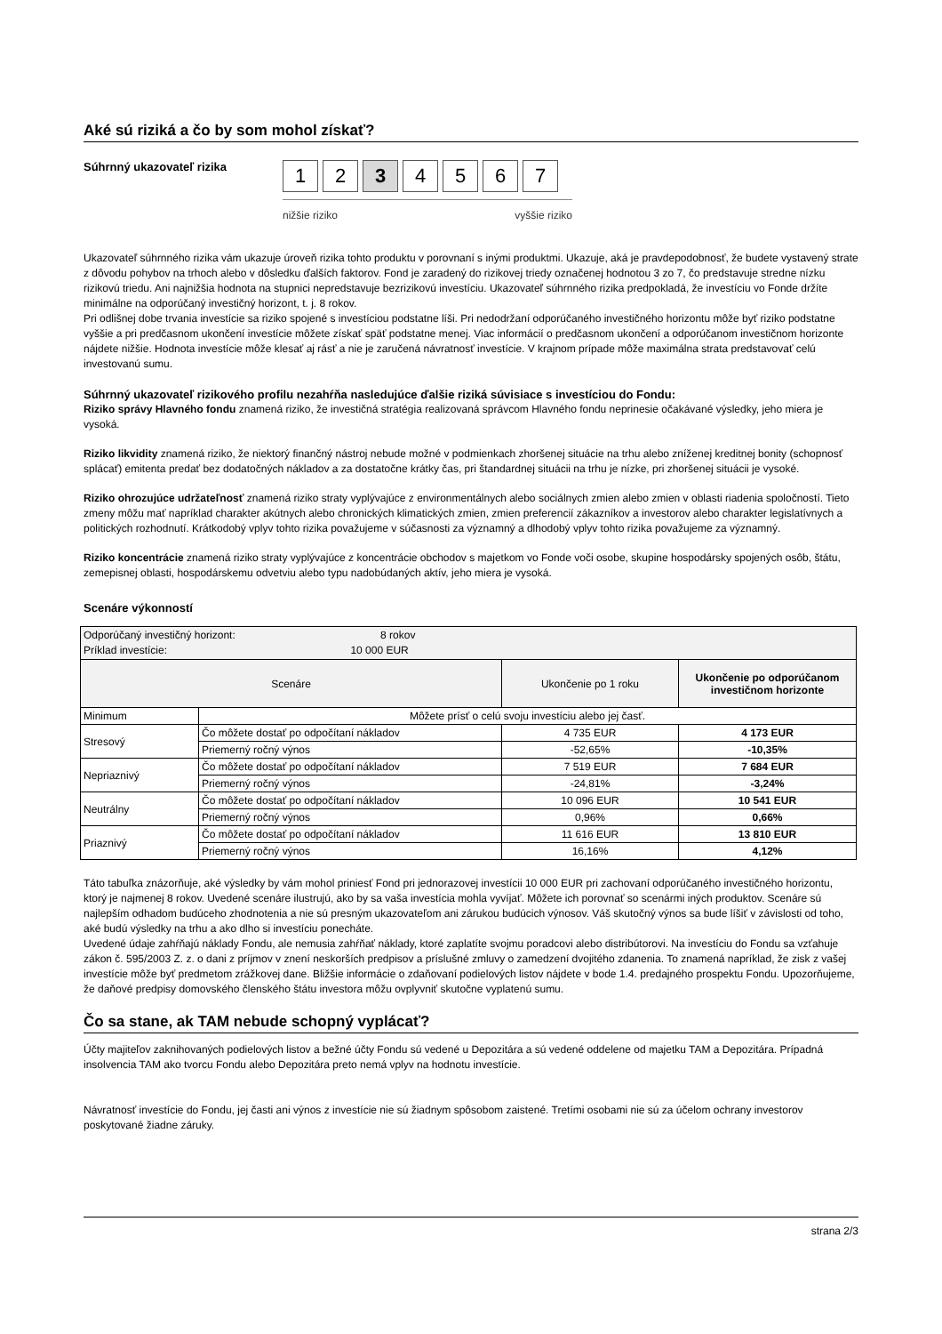Aké sú riziká a čo by som mohol získať?
Súhrnný ukazovateľ rizika
1234567
nižšie riziko vyššie riziko
Ukazovateľ súhrnného rizika vám ukazuje úroveň rizika tohto produktu v porovnaní s inými produktmi. Ukazuje, aká je pravdepodobnosť, že budete vystavený strate z dôvodu pohybov na trhoch alebo v dôsledku ďalších faktorov. Fond je zaradený do rizikovej triedy označenej hodnotou 3 zo 7, čo predstavuje stredne nízku rizikovú triedu. Ani najnižšia hodnota na stupnici nepredstavuje bezrizikovú investíciu. Ukazovateľ súhrnného rizika predpokladá, že investíciu vo Fonde držíte minimálne na odporúčaný investičný horizont, t. j. 8 rokov.
Pri odlišnej dobe trvania investície sa riziko spojené s investíciou podstatne líši. Pri nedodržaní odporúčaného investičného horizontu môže byť riziko podstatne vyššie a pri predčasnom ukončení investície môžete získať späť podstatne menej. Viac informácií o predčasnom ukončení a odporúčanom investičnom horizonte nájdete nižšie. Hodnota investície môže klesať aj rásť a nie je zaručená návratnosť investície. V krajnom prípade môže maximálna strata predstavovať celú investovanú sumu.
Súhrnný ukazovateľ rizikového profilu nezahŕňa nasledujúce ďalšie riziká súvisiace s investíciou do Fondu:
Riziko správy Hlavného fondu znamená riziko, že investičná stratégia realizovaná správcom Hlavného fondu neprinesie očakávané výsledky, jeho miera je vysoká.
Riziko likvidity znamená riziko, že niektorý finančný nástroj nebude možné v podmienkach zhoršenej situácie na trhu alebo zníženej kreditnej bonity (schopnosť splácať) emitenta predať bez dodatočných nákladov a za dostatočne krátky čas, pri štandardnej situácii na trhu je nízke, pri zhoršenej situácii je vysoké.
Riziko ohrozujúce udržateľnosť znamená riziko straty vyplývajúce z environmentálnych alebo sociálnych zmien alebo zmien v oblasti riadenia spoločností. Tieto zmeny môžu mať napríklad charakter akútnych alebo chronických klimatických zmien, zmien preferencií zákazníkov a investorov alebo charakter legislatívnych a politických rozhodnutí. Krátkodobý vplyv tohto rizika považujeme v súčasnosti za významný a dlhodobý vplyv tohto rizika považujeme za významný.
Riziko koncentrácie znamená riziko straty vyplývajúce z koncentrácie obchodov s majetkom vo Fonde voči osobe, skupine hospodársky spojených osôb, štátu, zemepisnej oblasti, hospodárskemu odvetviu alebo typu nadobúdaných aktív, jeho miera je vysoká.
Scenáre výkonností
| Odporúčaný investičný horizont: 8 rokov Príklad investície: 10 000 EUR | | | |
| Scenáre | | Ukončenie po 1 roku | Ukončenie po odporúčanom investičnom horizonte |
| Minimum | Môžete prísť o celú svoju investíciu alebo jej časť. | | |
| Stresový | Čo môžete dostať po odpočítaní nákladov | 4 735 EUR | 4 173 EUR |
| | Priemerný ročný výnos | -52,65% | -10,35% |
| Nepriaznivý | Čo môžete dostať po odpočítaní nákladov | 7 519 EUR | 7 684 EUR |
| | Priemerný ročný výnos | -24,81% | -3,24% |
| Neutrálny | Čo môžete dostať po odpočítaní nákladov | 10 096 EUR | 10 541 EUR |
| | Priemerný ročný výnos | 0,96% | 0,66% |
| Priaznivý | Čo môžete dostať po odpočítaní nákladov | 11 616 EUR | 13 810 EUR |
| | Priemerný ročný výnos | 16,16% | 4,12% |
Táto tabuľka znázorňuje, aké výsledky by vám mohol priniesť Fond pri jednorazovej investícii 10 000 EUR pri zachovaní odporúčaného investičného horizontu, ktorý je najmenej 8 rokov. Uvedené scenáre ilustrujú, ako by sa vaša investícia mohla vyvíjať. Môžete ich porovnať so scenármi iných produktov. Scenáre sú najlepším odhadom budúceho zhodnotenia a nie sú presným ukazovateľom ani zárukou budúcich výnosov. Váš skutočný výnos sa bude líšiť v závislosti od toho, aké budú výsledky na trhu a ako dlho si investíciu ponecháte.
Uvedené údaje zahŕňajú náklady Fondu, ale nemusia zahŕňať náklady, ktoré zaplatíte svojmu poradcovi alebo distribútorovi. Na investíciu do Fondu sa vzťahuje zákon č. 595/2003 Z. z. o dani z príjmov v znení neskorších predpisov a príslušné zmluvy o zamedzení dvojitého zdanenia. To znamená napríklad, že zisk z vašej investície môže byť predmetom zrážkovej dane. Bližšie informácie o zdaňovaní podielových listov nájdete v bode 1.4. predajného prospektu Fondu. Upozorňujeme, že daňové predpisy domovského členského štátu investora môžu ovplyvniť skutočne vyplatenú sumu.
Čo sa stane, ak TAM nebude schopný vyplácať?
Účty majiteľov zaknihovaných podielových listov a bežné účty Fondu sú vedené u Depozitára a sú vedené oddelene od majetku TAM a Depozitára. Prípadná insolvencia TAM ako tvorcu Fondu alebo Depozitára preto nemá vplyv na hodnotu investície.
Návratnosť investície do Fondu, jej časti ani výnos z investície nie sú žiadnym spôsobom zaistené. Tretími osobami nie sú za účelom ochrany investorov poskytované žiadne záruky.
strana 2/3